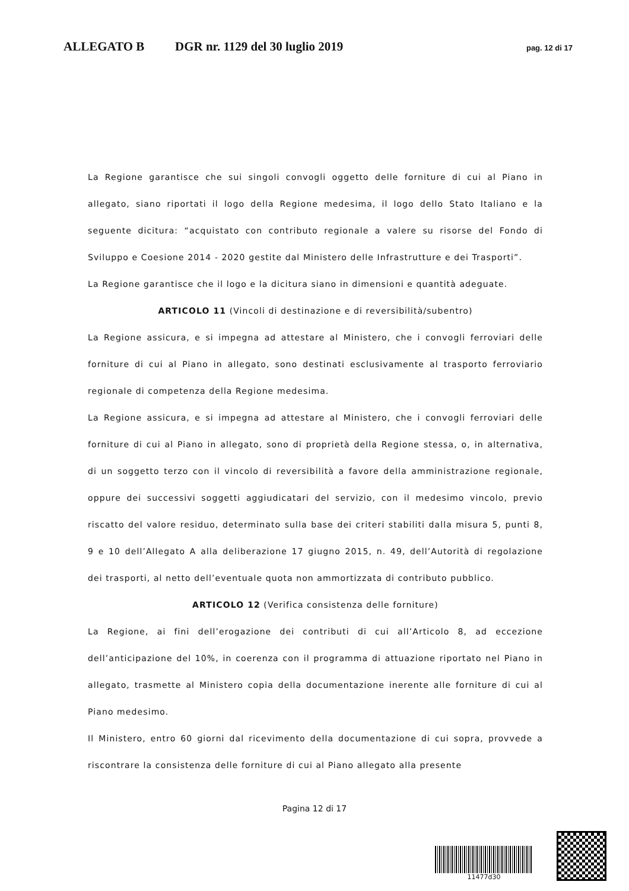ALLEGATO B DGR nr. 1129 del 30 luglio 2019 pag. 12 di 17
La Regione garantisce che sui singoli convogli oggetto delle forniture di cui al Piano in allegato, siano riportati il logo della Regione medesima, il logo dello Stato Italiano e la seguente dicitura: “acquistato con contributo regionale a valere su risorse del Fondo di Sviluppo e Coesione 2014 - 2020 gestite dal Ministero delle Infrastrutture e dei Trasporti”.
La Regione garantisce che il logo e la dicitura siano in dimensioni e quantità adeguate.
ARTICOLO 11 (Vincoli di destinazione e di reversibilità/subentro)
La Regione assicura, e si impegna ad attestare al Ministero, che i convogli ferroviari delle forniture di cui al Piano in allegato, sono destinati esclusivamente al trasporto ferroviario regionale di competenza della Regione medesima.
La Regione assicura, e si impegna ad attestare al Ministero, che i convogli ferroviari delle forniture di cui al Piano in allegato, sono di proprietà della Regione stessa, o, in alternativa, di un soggetto terzo con il vincolo di reversibilità a favore della amministrazione regionale, oppure dei successivi soggetti aggiudicatari del servizio, con il medesimo vincolo, previo riscatto del valore residuo, determinato sulla base dei criteri stabiliti dalla misura 5, punti 8, 9 e 10 dell’Allegato A alla deliberazione 17 giugno 2015, n. 49, dell’Autorità di regolazione dei trasporti, al netto dell’eventuale quota non ammortizzata di contributo pubblico.
ARTICOLO 12 (Verifica consistenza delle forniture)
La Regione, ai fini dell’erogazione dei contributi di cui all’Articolo 8, ad eccezione dell’anticipazione del 10%, in coerenza con il programma di attuazione riportato nel Piano in allegato, trasmette al Ministero copia della documentazione inerente alle forniture di cui al Piano medesimo.
Il Ministero, entro 60 giorni dal ricevimento della documentazione di cui sopra, provvede a riscontrare la consistenza delle forniture di cui al Piano allegato alla presente
Pagina 12 di 17
11477d30